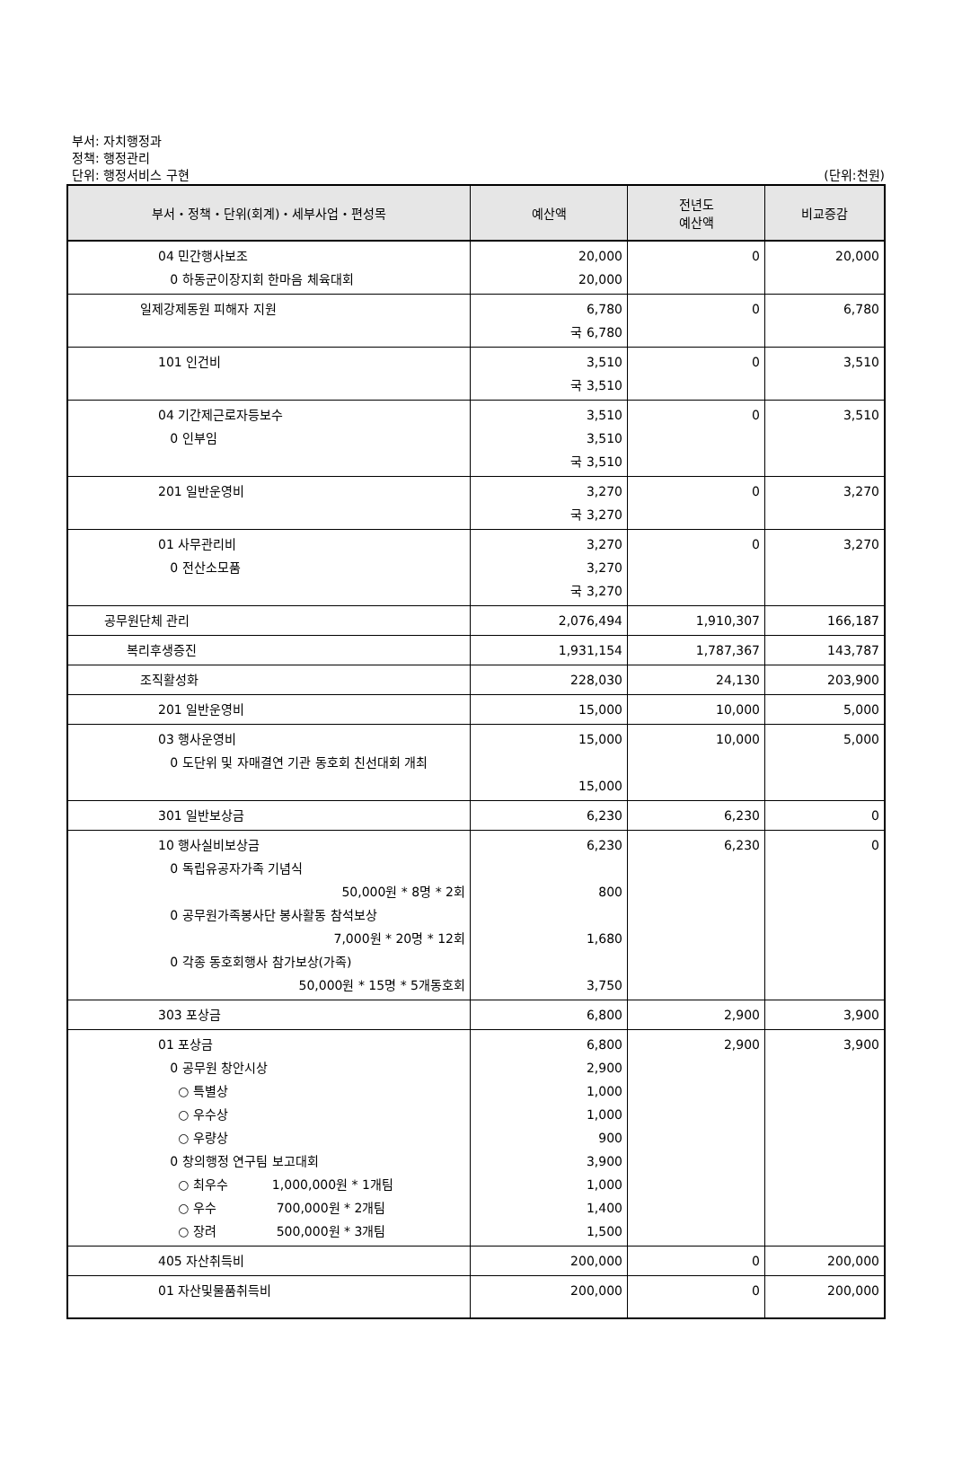부서: 자치행정과
정책: 행정관리
단위: 행정서비스 구현
(단위:천원)
| 부서・정책・단위(회계)・세부사업・편성목 | 예산액 | 전년도 예산액 | 비교증감 |
| --- | --- | --- | --- |
| 04 민간행사보조 0 하동군이장지회 한마음 체육대회 | 20,000 20,000 | 0 | 20,000 |
| 일제강제동원 피해자 지원 | 6,780 국 6,780 | 0 | 6,780 |
| 101 인건비 | 3,510 국 3,510 | 0 | 3,510 |
| 04 기간제근로자등보수 0 인부임 | 3,510 3,510 국 3,510 | 0 | 3,510 |
| 201 일반운영비 | 3,270 국 3,270 | 0 | 3,270 |
| 01 사무관리비 0 전산소모품 | 3,270 3,270 국 3,270 | 0 | 3,270 |
| 공무원단체 관리 | 2,076,494 | 1,910,307 | 166,187 |
| 복리후생증진 | 1,931,154 | 1,787,367 | 143,787 |
| 조직활성화 | 228,030 | 24,130 | 203,900 |
| 201 일반운영비 | 15,000 | 10,000 | 5,000 |
| 03 행사운영비 0 도단위 및 자매결연 기관 동호회 친선대회 개최 | 15,000 15,000 | 10,000 | 5,000 |
| 301 일반보상금 | 6,230 | 6,230 | 0 |
| 10 행사실비보상금 0 독립유공자가족 기념식 50,000원 * 8명 * 2회 0 공무원가족봉사단 봉사활동 참석보상 7,000원 * 20명 * 12회 0 각종 동호회행사 참가보상(가족) 50,000원 * 15명 * 5개동호회 | 6,230 800 1,680 3,750 | 6,230 | 0 |
| 303 포상금 | 6,800 | 2,900 | 3,900 |
| 01 포상금 0 공무원 창안시상 ○ 특별상 ○ 우수상 ○ 우량상 0 창의행정 연구팀 보고대회 ○ 최우수 1,000,000원 * 1개팀 ○ 우수 700,000원 * 2개팀 ○ 장려 500,000원 * 3개팀 | 6,800 2,900 1,000 1,000 900 3,900 1,000 1,400 1,500 | 2,900 | 3,900 |
| 405 자산취득비 | 200,000 | 0 | 200,000 |
| 01 자산및물품취득비 | 200,000 | 0 | 200,000 |